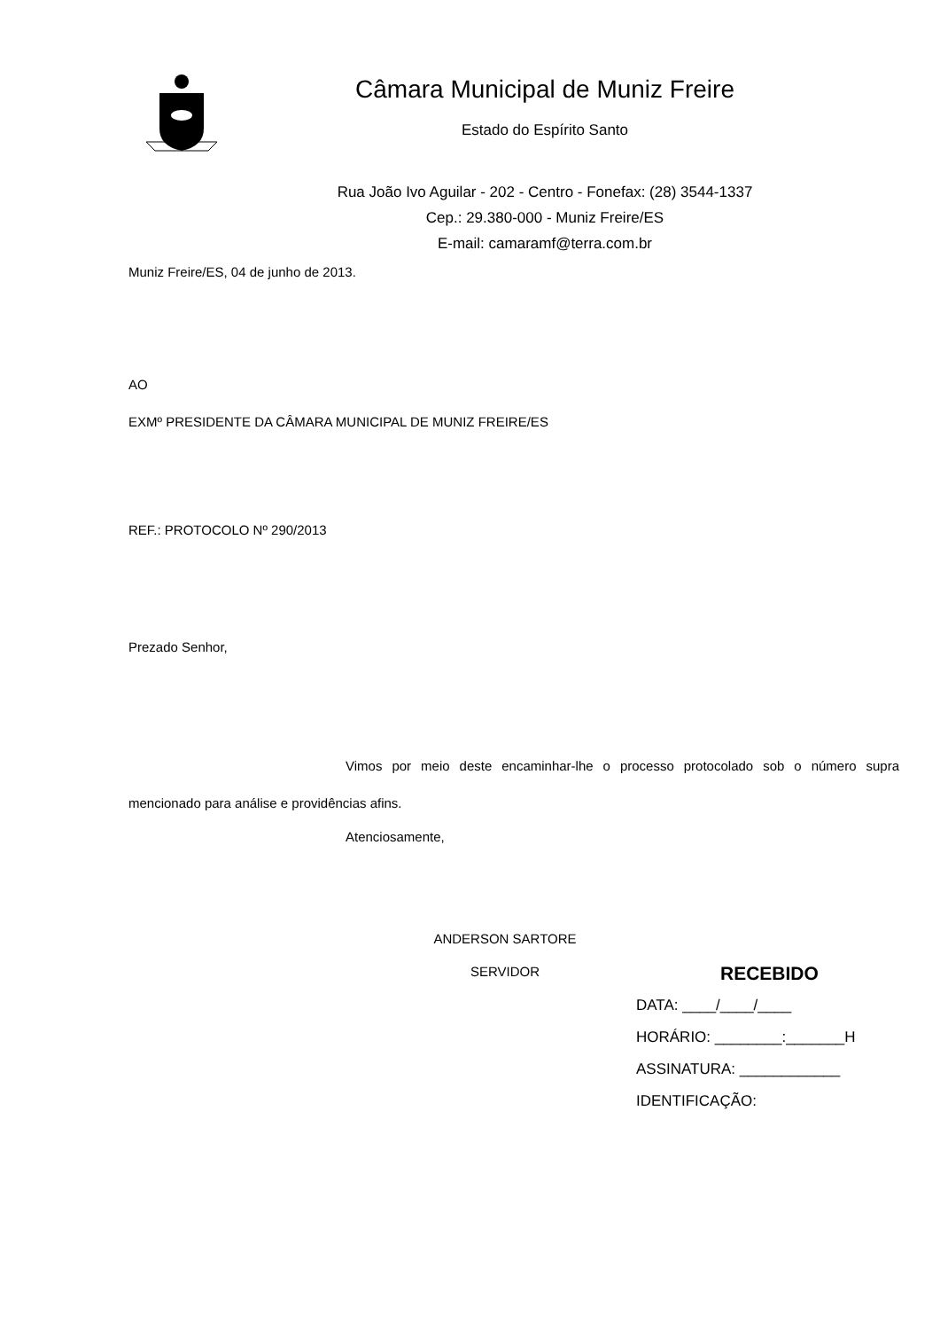Câmara Municipal de Muniz Freire
Estado do Espírito Santo
Rua João Ivo Aguilar - 202 - Centro - Fonefax: (28) 3544-1337
Cep.: 29.380-000 - Muniz Freire/ES
E-mail: camaramf@terra.com.br
Muniz Freire/ES, 04 de junho de 2013.
AO
EXMº PRESIDENTE DA CÂMARA MUNICIPAL DE MUNIZ FREIRE/ES
REF.: PROTOCOLO Nº 290/2013
Prezado Senhor,
Vimos por meio deste encaminhar-lhe o processo protocolado sob o número supra mencionado para análise e providências afins.
Atenciosamente,
ANDERSON SARTORE
SERVIDOR
RECEBIDO
DATA: ____/____/____
HORÁRIO: ________:_______H
ASSINATURA: ____________
IDENTIFICAÇÃO: